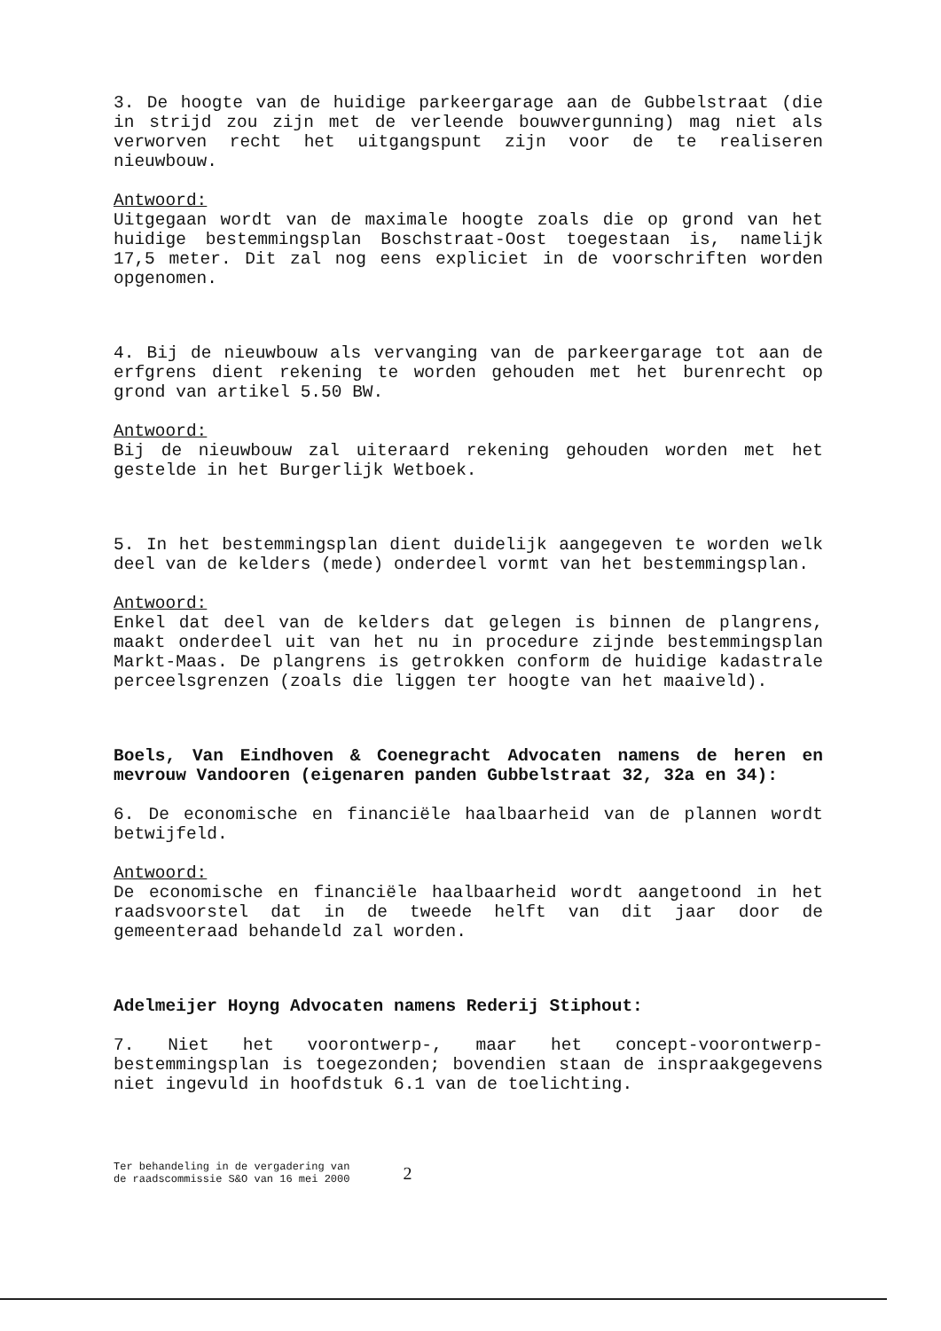3. De hoogte van de huidige parkeergarage aan de Gubbelstraat (die in strijd zou zijn met de verleende bouwvergunning) mag niet als verworven recht het uitgangspunt zijn voor de te realiseren nieuwbouw.
Antwoord:
Uitgegaan wordt van de maximale hoogte zoals die op grond van het huidige bestemmingsplan Boschstraat-Oost toegestaan is, namelijk 17,5 meter. Dit zal nog eens expliciet in de voorschriften worden opgenomen.
4. Bij de nieuwbouw als vervanging van de parkeergarage tot aan de erfgrens dient rekening te worden gehouden met het burenrecht op grond van artikel 5.50 BW.
Antwoord:
Bij de nieuwbouw zal uiteraard rekening gehouden worden met het gestelde in het Burgerlijk Wetboek.
5. In het bestemmingsplan dient duidelijk aangegeven te worden welk deel van de kelders (mede) onderdeel vormt van het bestemmingsplan.
Antwoord:
Enkel dat deel van de kelders dat gelegen is binnen de plangrens, maakt onderdeel uit van het nu in procedure zijnde bestemmingsplan Markt-Maas. De plangrens is getrokken conform de huidige kadastrale perceelsgrenzen (zoals die liggen ter hoogte van het maaiveld).
Boels, Van Eindhoven & Coenegracht Advocaten namens de heren en mevrouw Vandooren (eigenaren panden Gubbelstraat 32, 32a en 34):
6. De economische en financiële haalbaarheid van de plannen wordt betwijfeld.
Antwoord:
De economische en financiële haalbaarheid wordt aangetoond in het raadsvoorstel dat in de tweede helft van dit jaar door de gemeenteraad behandeld zal worden.
Adelmeijer Hoyng Advocaten namens Rederij Stiphout:
7. Niet het voorontwerp-, maar het concept-voorontwerp-bestemmingsplan is toegezonden; bovendien staan de inspraakgegevens niet ingevuld in hoofdstuk 6.1 van de toelichting.
Ter behandeling in de vergadering van
de raadscommissie S&O van 16 mei 2000
2